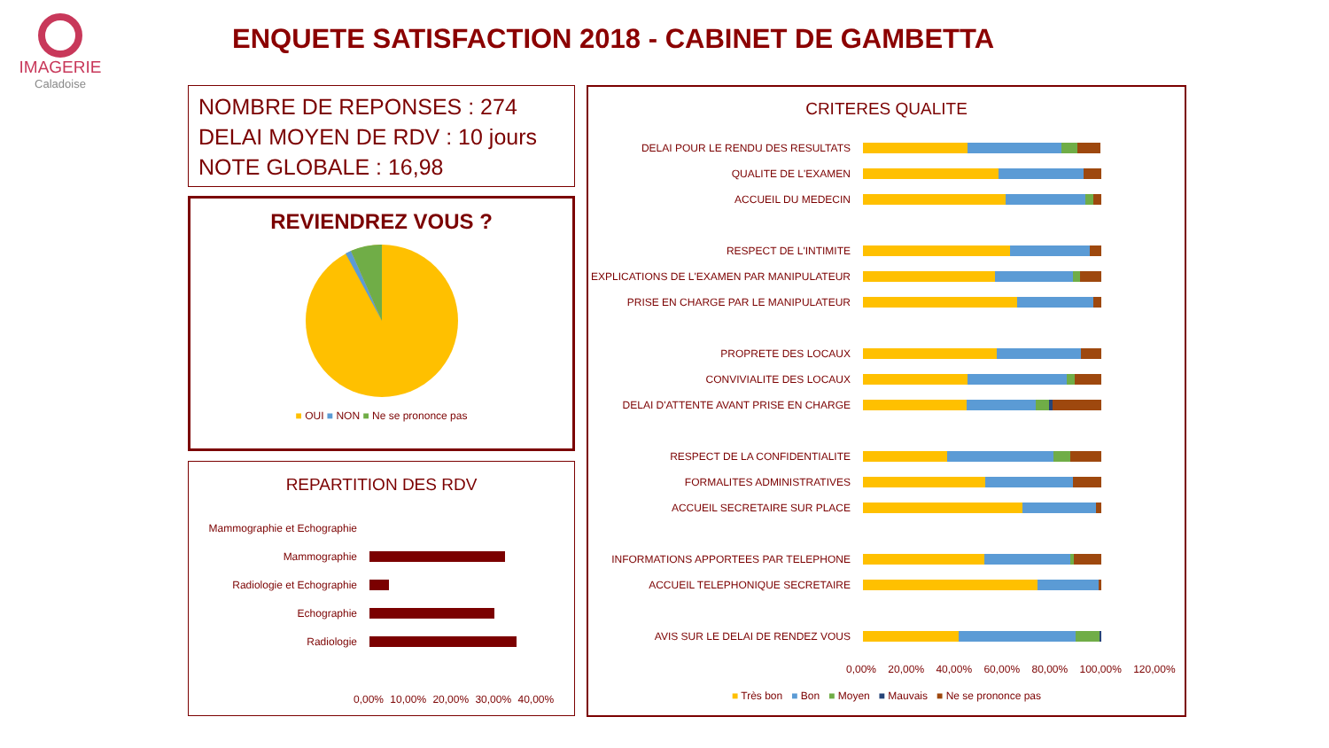IMAGERIE
Caladoise
ENQUETE SATISFACTION 2018 - CABINET DE GAMBETTA
NOMBRE DE REPONSES : 274
DELAI MOYEN DE RDV : 10 jours
NOTE GLOBALE : 16,98
REVIENDREZ VOUS ?
■ OUI ■ NON ■ Ne se prononce pas
REPARTITION DES RDV
Mammographie et Echographie
Mammographie
Radiologie et Echographie
Echographie
Radiologie
0,00% 10,00% 20,00% 30,00% 40,00%
CRITERES QUALITE
DELAI POUR LE RENDU DES RESULTATS
QUALITE DE L'EXAMEN
ACCUEIL DU MEDECIN
RESPECT DE L'INTIMITE
EXPLICATIONS DE L'EXAMEN PAR MANIPULATEUR
PRISE EN CHARGE PAR LE MANIPULATEUR
PROPRETE DES LOCAUX
CONVIVIALITE DES LOCAUX
DELAI D'ATTENTE AVANT PRISE EN CHARGE
RESPECT DE LA CONFIDENTIALITE
FORMALITES ADMINISTRATIVES
ACCUEIL SECRETAIRE SUR PLACE
INFORMATIONS APPORTEES PAR TELEPHONE
ACCUEIL TELEPHONIQUE SECRETAIRE
AVIS SUR LE DELAI DE RENDEZ VOUS
0,00% 20,00% 40,00% 60,00% 80,00% 100,00% 120,00%
■ Très bon ■ Bon ■ Moyen ■ Mauvais ■ Ne se prononce pas